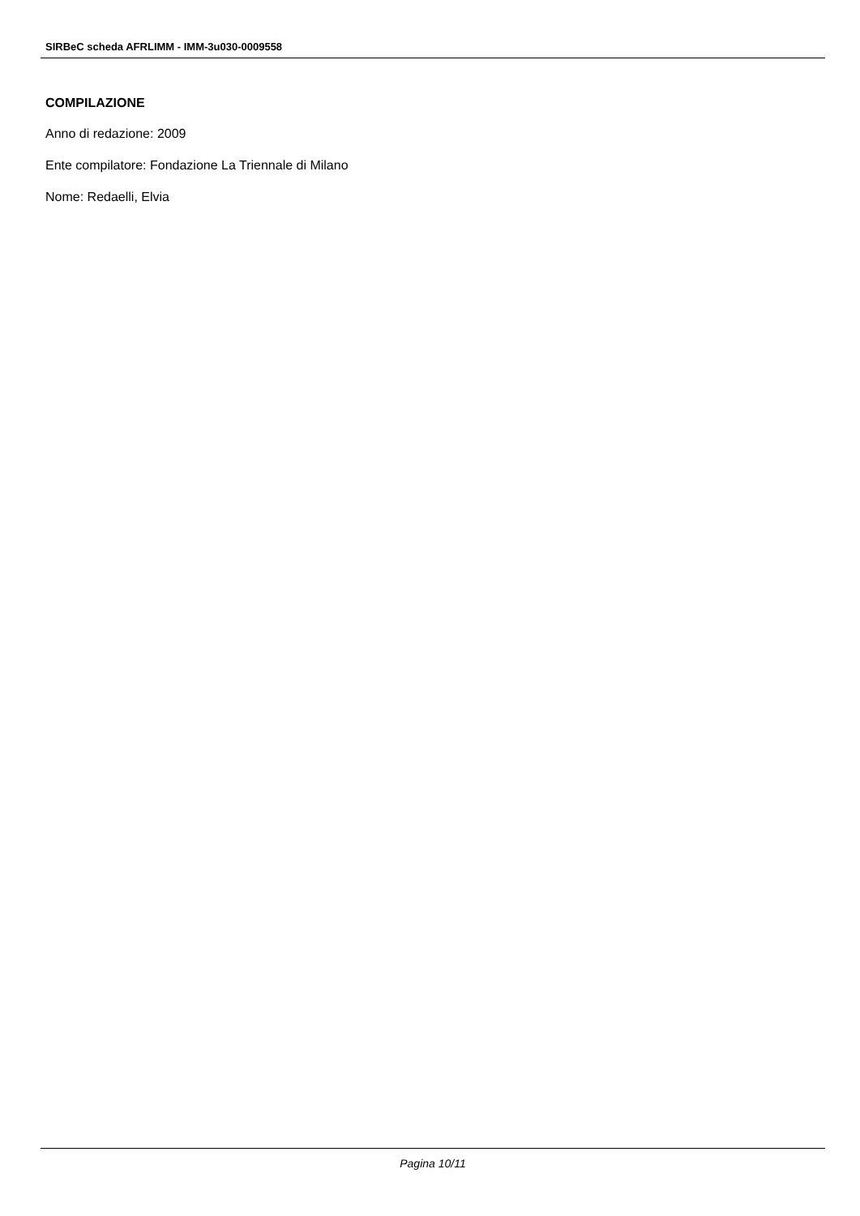SIRBeC scheda AFRLIMM - IMM-3u030-0009558
COMPILAZIONE
Anno di redazione: 2009
Ente compilatore: Fondazione La Triennale di Milano
Nome: Redaelli, Elvia
Pagina 10/11